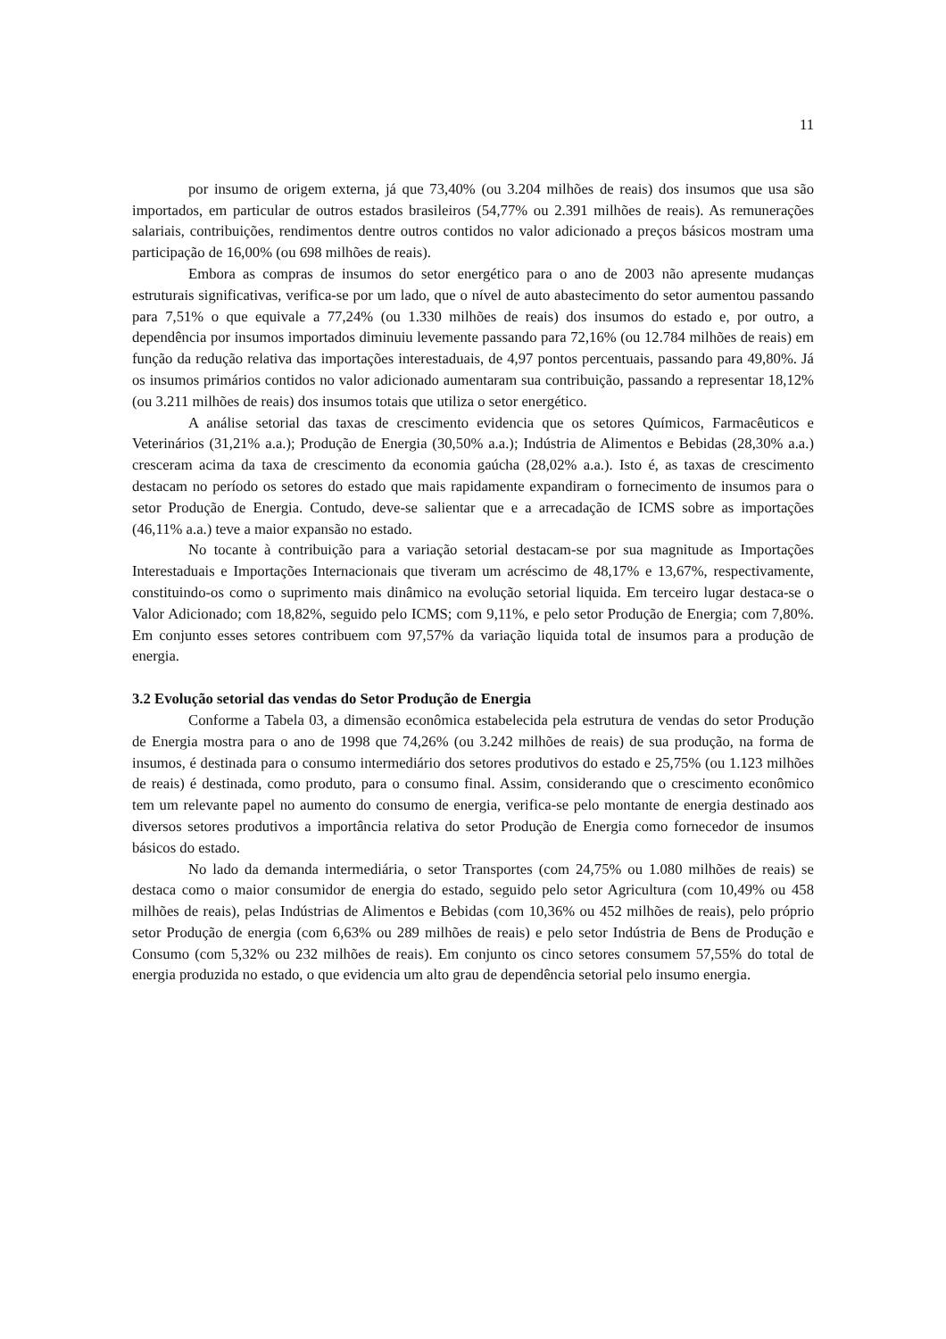11
por insumo de origem externa, já que 73,40% (ou 3.204 milhões de reais) dos insumos que usa são importados, em particular de outros estados brasileiros (54,77% ou 2.391 milhões de reais). As remunerações salariais, contribuições, rendimentos dentre outros contidos no valor adicionado a preços básicos mostram uma participação de 16,00% (ou 698 milhões de reais).
Embora as compras de insumos do setor energético para o ano de 2003 não apresente mudanças estruturais significativas, verifica-se por um lado, que o nível de auto abastecimento do setor aumentou passando para 7,51% o que equivale a 77,24% (ou 1.330 milhões de reais) dos insumos do estado e, por outro, a dependência por insumos importados diminuiu levemente passando para 72,16% (ou 12.784 milhões de reais) em função da redução relativa das importações interestaduais, de 4,97 pontos percentuais, passando para 49,80%. Já os insumos primários contidos no valor adicionado aumentaram sua contribuição, passando a representar 18,12% (ou 3.211 milhões de reais) dos insumos totais que utiliza o setor energético.
A análise setorial das taxas de crescimento evidencia que os setores Químicos, Farmacêuticos e Veterinários (31,21% a.a.); Produção de Energia (30,50% a.a.); Indústria de Alimentos e Bebidas (28,30% a.a.) cresceram acima da taxa de crescimento da economia gaúcha (28,02% a.a.). Isto é, as taxas de crescimento destacam no período os setores do estado que mais rapidamente expandiram o fornecimento de insumos para o setor Produção de Energia. Contudo, deve-se salientar que e a arrecadação de ICMS sobre as importações (46,11% a.a.) teve a maior expansão no estado.
No tocante à contribuição para a variação setorial destacam-se por sua magnitude as Importações Interestaduais e Importações Internacionais que tiveram um acréscimo de 48,17% e 13,67%, respectivamente, constituindo-os como o suprimento mais dinâmico na evolução setorial liquida. Em terceiro lugar destaca-se o Valor Adicionado; com 18,82%, seguido pelo ICMS; com 9,11%, e pelo setor Produção de Energia; com 7,80%. Em conjunto esses setores contribuem com 97,57% da variação liquida total de insumos para a produção de energia.
3.2 Evolução setorial das vendas do Setor Produção de Energia
Conforme a Tabela 03, a dimensão econômica estabelecida pela estrutura de vendas do setor Produção de Energia mostra para o ano de 1998 que 74,26% (ou 3.242 milhões de reais) de sua produção, na forma de insumos, é destinada para o consumo intermediário dos setores produtivos do estado e 25,75% (ou 1.123 milhões de reais) é destinada, como produto, para o consumo final. Assim, considerando que o crescimento econômico tem um relevante papel no aumento do consumo de energia, verifica-se pelo montante de energia destinado aos diversos setores produtivos a importância relativa do setor Produção de Energia como fornecedor de insumos básicos do estado.
No lado da demanda intermediária, o setor Transportes (com 24,75% ou 1.080 milhões de reais) se destaca como o maior consumidor de energia do estado, seguido pelo setor Agricultura (com 10,49% ou 458 milhões de reais), pelas Indústrias de Alimentos e Bebidas (com 10,36% ou 452 milhões de reais), pelo próprio setor Produção de energia (com 6,63% ou 289 milhões de reais) e pelo setor Indústria de Bens de Produção e Consumo (com 5,32% ou 232 milhões de reais). Em conjunto os cinco setores consumem 57,55% do total de energia produzida no estado, o que evidencia um alto grau de dependência setorial pelo insumo energia.